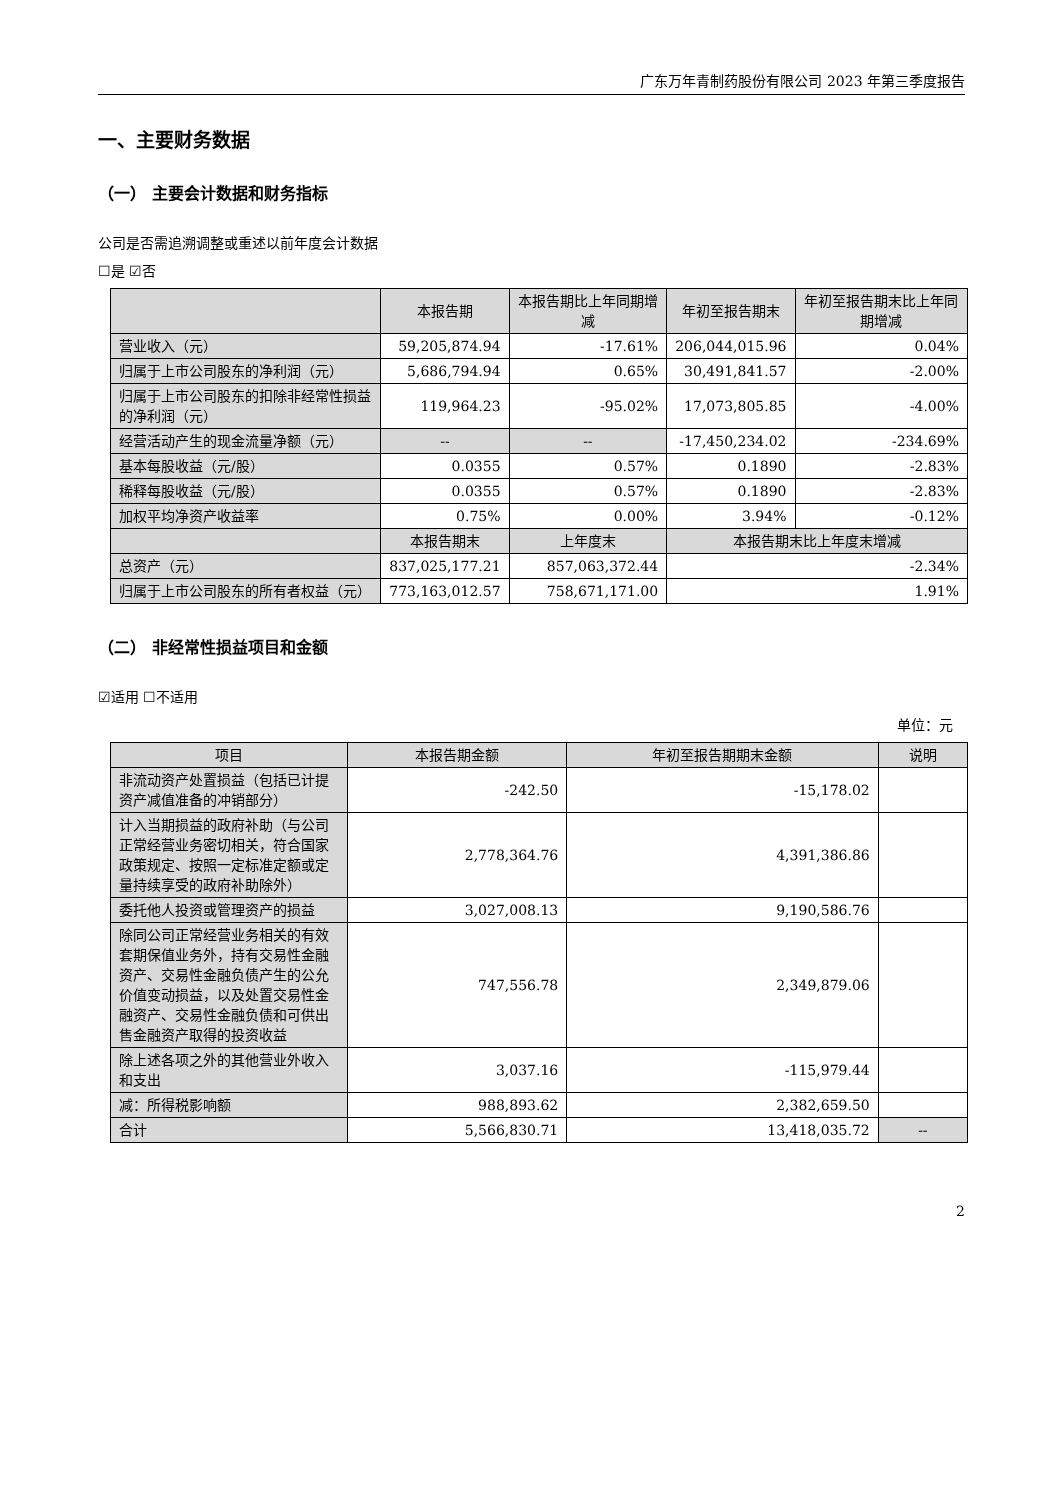广东万年青制药股份有限公司 2023 年第三季度报告
一、主要财务数据
（一） 主要会计数据和财务指标
公司是否需追溯调整或重述以前年度会计数据
☐是 ☑否
| | 本报告期 | 本报告期比上年同期增减 | 年初至报告期末 | 年初至报告期末比上年同期增减 |
| --- | --- | --- | --- | --- |
| 营业收入（元） | 59,205,874.94 | -17.61% | 206,044,015.96 | 0.04% |
| 归属于上市公司股东的净利润（元） | 5,686,794.94 | 0.65% | 30,491,841.57 | -2.00% |
| 归属于上市公司股东的扣除非经常性损益的净利润（元） | 119,964.23 | -95.02% | 17,073,805.85 | -4.00% |
| 经营活动产生的现金流量净额（元） | -- | -- | -17,450,234.02 | -234.69% |
| 基本每股收益（元/股） | 0.0355 | 0.57% | 0.1890 | -2.83% |
| 稀释每股收益（元/股） | 0.0355 | 0.57% | 0.1890 | -2.83% |
| 加权平均净资产收益率 | 0.75% | 0.00% | 3.94% | -0.12% |
| | 本报告期末 | 上年度末 | 本报告期末比上年度末增减 | |
| 总资产（元） | 837,025,177.21 | 857,063,372.44 | -2.34% | |
| 归属于上市公司股东的所有者权益（元） | 773,163,012.57 | 758,671,171.00 | 1.91% | |
（二） 非经常性损益项目和金额
☑适用 ☐不适用
单位：元
| 项目 | 本报告期金额 | 年初至报告期期末金额 | 说明 |
| --- | --- | --- | --- |
| 非流动资产处置损益（包括已计提资产减值准备的冲销部分） | -242.50 | -15,178.02 | |
| 计入当期损益的政府补助（与公司正常经营业务密切相关，符合国家政策规定、按照一定标准定额或定量持续享受的政府补助除外） | 2,778,364.76 | 4,391,386.86 | |
| 委托他人投资或管理资产的损益 | 3,027,008.13 | 9,190,586.76 | |
| 除同公司正常经营业务相关的有效套期保值业务外，持有交易性金融资产、交易性金融负债产生的公允价值变动损益，以及处置交易性金融资产、交易性金融负债和可供出售金融资产取得的投资收益 | 747,556.78 | 2,349,879.06 | |
| 除上述各项之外的其他营业外收入和支出 | 3,037.16 | -115,979.44 | |
| 减：所得税影响额 | 988,893.62 | 2,382,659.50 | |
| 合计 | 5,566,830.71 | 13,418,035.72 | -- |
2